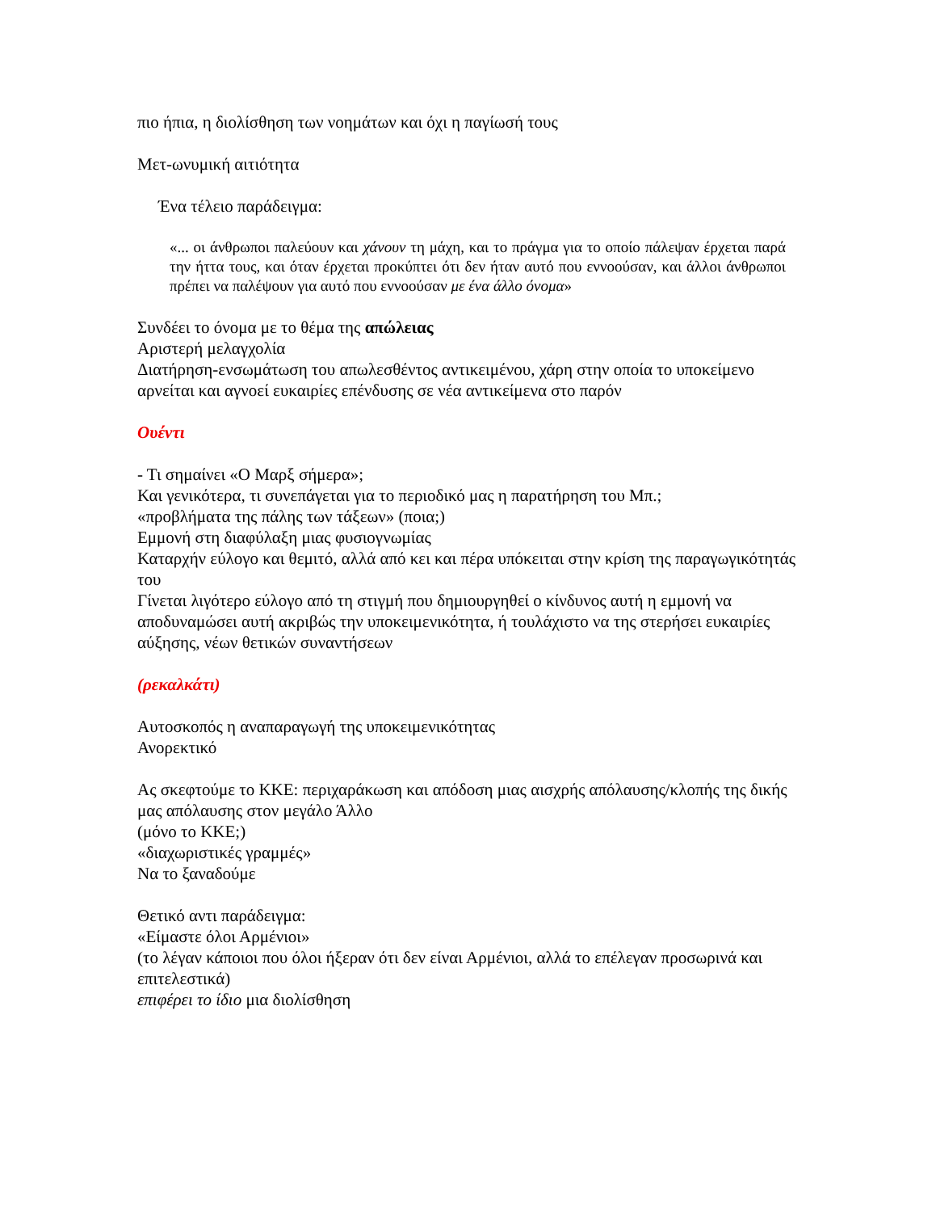πιο ήπια, η διολίσθηση των νοημάτων και όχι η παγίωσή τους
Μετ-ωνυμική αιτιότητα
Ένα τέλειο παράδειγμα:
«... οι άνθρωποι παλεύουν και χάνουν τη μάχη, και το πράγμα για το οποίο πάλεψαν έρχεται παρά την ήττα τους, και όταν έρχεται προκύπτει ότι δεν ήταν αυτό που εννοούσαν, και άλλοι άνθρωποι πρέπει να παλέψουν για αυτό που εννοούσαν με ένα άλλο όνομα»
Συνδέει το όνομα με το θέμα της απώλειας
Αριστερή μελαγχολία
Διατήρηση-ενσωμάτωση του απωλεσθέντος αντικειμένου, χάρη στην οποία το υποκείμενο αρνείται και αγνοεί ευκαιρίες επένδυσης σε νέα αντικείμενα στο παρόν
Ουέντι
- Τι σημαίνει «Ο Μαρξ σήμερα»;
Και γενικότερα, τι συνεπάγεται για το περιοδικό μας η παρατήρηση του Μπ.;
«προβλήματα της πάλης των τάξεων» (ποια;)
Εμμονή στη διαφύλαξη μιας φυσιογνωμίας
Καταρχήν εύλογο και θεμιτό, αλλά από κει και πέρα υπόκειται στην κρίση της παραγωγικότητάς του
Γίνεται λιγότερο εύλογο από τη στιγμή που δημιουργηθεί ο κίνδυνος αυτή η εμμονή να αποδυναμώσει αυτή ακριβώς την υποκειμενικότητα, ή τουλάχιστο να της στερήσει ευκαιρίες αύξησης, νέων θετικών συναντήσεων
(ρεκαλκάτι)
Αυτοσκοπός η αναπαραγωγή της υποκειμενικότητας
Ανορεκτικό
Ας σκεφτούμε το ΚΚΕ: περιχαράκωση και απόδοση μιας αισχρής απόλαυσης/κλοπής της δικής μας απόλαυσης στον μεγάλο Άλλο
(μόνο το ΚΚΕ;)
«διαχωριστικές γραμμές»
Να το ξαναδούμε
Θετικό αντι παράδειγμα:
«Είμαστε όλοι Αρμένιοι»
(το λέγαν κάποιοι που όλοι ήξεραν ότι δεν είναι Αρμένιοι, αλλά το επέλεγαν προσωρινά και επιτελεστικά)
επιφέρει το ίδιο μια διολίσθηση